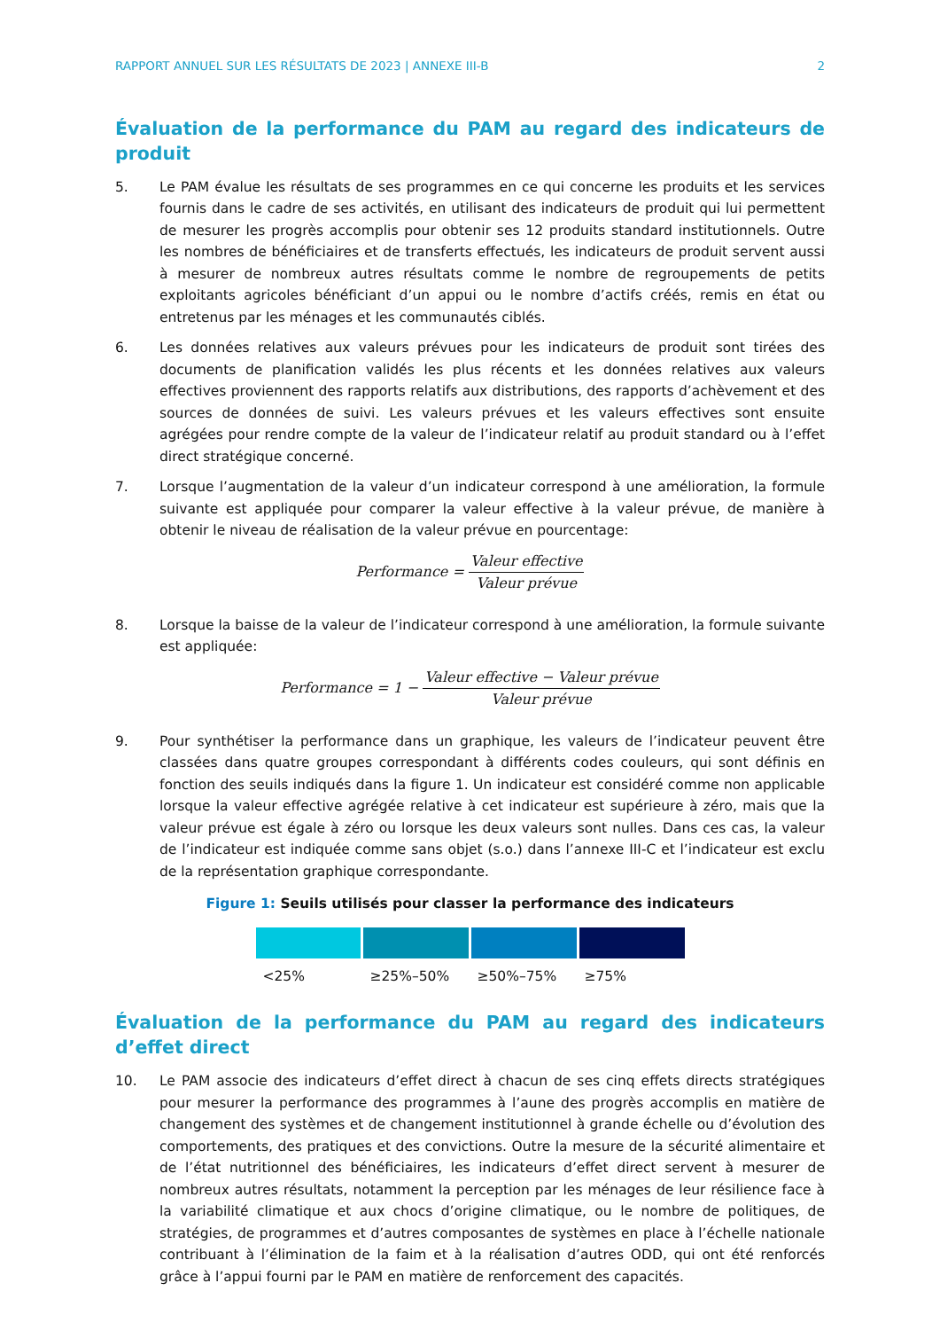RAPPORT ANNUEL SUR LES RÉSULTATS DE 2023 | ANNEXE III-B 2
Évaluation de la performance du PAM au regard des indicateurs de produit
5. Le PAM évalue les résultats de ses programmes en ce qui concerne les produits et les services fournis dans le cadre de ses activités, en utilisant des indicateurs de produit qui lui permettent de mesurer les progrès accomplis pour obtenir ses 12 produits standard institutionnels. Outre les nombres de bénéficiaires et de transferts effectués, les indicateurs de produit servent aussi à mesurer de nombreux autres résultats comme le nombre de regroupements de petits exploitants agricoles bénéficiant d’un appui ou le nombre d’actifs créés, remis en état ou entretenus par les ménages et les communautés ciblés.
6. Les données relatives aux valeurs prévues pour les indicateurs de produit sont tirées des documents de planification validés les plus récents et les données relatives aux valeurs effectives proviennent des rapports relatifs aux distributions, des rapports d’achèvement et des sources de données de suivi. Les valeurs prévues et les valeurs effectives sont ensuite agrégées pour rendre compte de la valeur de l’indicateur relatif au produit standard ou à l’effet direct stratégique concerné.
7. Lorsque l’augmentation de la valeur d’un indicateur correspond à une amélioration, la formule suivante est appliquée pour comparer la valeur effective à la valeur prévue, de manière à obtenir le niveau de réalisation de la valeur prévue en pourcentage:
Performance = Valeur effective Valeur prévue
8. Lorsque la baisse de la valeur de l’indicateur correspond à une amélioration, la formule suivante est appliquée:
Performance = 1 − Valeur effective − Valeur prévue Valeur prévue
9. Pour synthétiser la performance dans un graphique, les valeurs de l’indicateur peuvent être classées dans quatre groupes correspondant à différents codes couleurs, qui sont définis en fonction des seuils indiqués dans la figure 1. Un indicateur est considéré comme non applicable lorsque la valeur effective agrégée relative à cet indicateur est supérieure à zéro, mais que la valeur prévue est égale à zéro ou lorsque les deux valeurs sont nulles. Dans ces cas, la valeur de l’indicateur est indiquée comme sans objet (s.o.) dans l’annexe III-C et l’indicateur est exclu de la représentation graphique correspondante.
Figure 1: Seuils utilisés pour classer la performance des indicateurs
<25% ≥25%–50% ≥50%–75% ≥75%
Évaluation de la performance du PAM au regard des indicateurs d’effet direct
10. Le PAM associe des indicateurs d’effet direct à chacun de ses cinq effets directs stratégiques pour mesurer la performance des programmes à l’aune des progrès accomplis en matière de changement des systèmes et de changement institutionnel à grande échelle ou d’évolution des comportements, des pratiques et des convictions. Outre la mesure de la sécurité alimentaire et de l’état nutritionnel des bénéficiaires, les indicateurs d’effet direct servent à mesurer de nombreux autres résultats, notamment la perception par les ménages de leur résilience face à la variabilité climatique et aux chocs d’origine climatique, ou le nombre de politiques, de stratégies, de programmes et d’autres composantes de systèmes en place à l’échelle nationale contribuant à l’élimination de la faim et à la réalisation d’autres ODD, qui ont été renforcés grâce à l’appui fourni par le PAM en matière de renforcement des capacités.